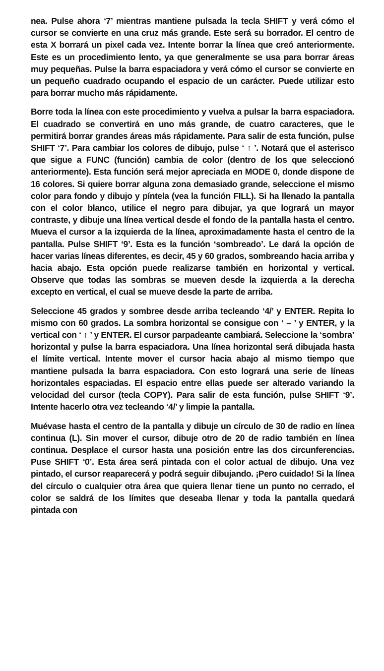nea. Pulse ahora ‘7’ mientras mantiene pulsada la tecla SHIFT y verá cómo el cursor se convierte en una cruz más grande. Este será su borrador. El centro de esta X borrará un pixel cada vez. Intente borrar la línea que creó anteriormente. Este es un procedimiento lento, ya que generalmente se usa para borrar áreas muy pequeñas. Pulse la barra espaciadora y verá cómo el cursor se convierte en un pequeño cuadrado ocupando el espacio de un carácter. Puede utilizar esto para borrar mucho más rápidamente.
Borre toda la línea con este procedimiento y vuelva a pulsar la barra espaciadora. El cuadrado se convertirá en uno más grande, de cuatro caracteres, que le permitirá borrar grandes áreas más rápidamente. Para salir de esta función, pulse SHIFT ‘7’. Para cambiar los colores de dibujo, pulse ‘ ↑ ’. Notará que el asterisco que sigue a FUNC (función) cambia de color (dentro de los que seleccionó anteriormente). Esta función será mejor apreciada en MODE 0, donde dispone de 16 colores. Si quiere borrar alguna zona demasiado grande, seleccione el mismo color para fondo y dibujo y píntela (vea la función FILL). Si ha llenado la pantalla con el color blanco, utilice el negro para dibujar, ya que logrará un mayor contraste, y dibuje una línea vertical desde el fondo de la pantalla hasta el centro. Mueva el cursor a la izquierda de la línea, aproximadamente hasta el centro de la pantalla. Pulse SHIFT ‘9’. Esta es la función ‘sombreado’. Le dará la opción de hacer varias líneas diferentes, es decir, 45 y 60 grados, sombreando hacia arriba y hacia abajo. Esta opción puede realizarse también en horizontal y vertical. Observe que todas las sombras se mueven desde la izquierda a la derecha excepto en vertical, el cual se mueve desde la parte de arriba.
Seleccione 45 grados y sombree desde arriba tecleando ‘4/’ y ENTER. Repita lo mismo con 60 grados. La sombra horizontal se consigue con ‘ – ’ y ENTER, y la vertical con ‘ ↑ ’ y ENTER. El cursor parpadeante cambiará. Seleccione la ‘sombra’ horizontal y pulse la barra espaciadora. Una línea horizontal será dibujada hasta el límite vertical. Intente mover el cursor hacia abajo al mismo tiempo que mantiene pulsada la barra espaciadora. Con esto logrará una serie de líneas horizontales espaciadas. El espacio entre ellas puede ser alterado variando la velocidad del cursor (tecla COPY). Para salir de esta función, pulse SHIFT ‘9’. Intente hacerlo otra vez tecleando ‘4/’ y limpie la pantalla.
Muévase hasta el centro de la pantalla y dibuje un círculo de 30 de radio en línea continua (L). Sin mover el cursor, dibuje otro de 20 de radio también en línea continua. Desplace el cursor hasta una posición entre las dos circunferencias. Puse SHIFT ‘0’. Esta área será pintada con el color actual de dibujo. Una vez pintado, el cursor reaparecerá y podrá seguir dibujando. ¡Pero cuidado! Si la línea del círculo o cualquier otra área que quiera llenar tiene un punto no cerrado, el color se saldrá de los límites que deseaba llenar y toda la pantalla quedará pintada con